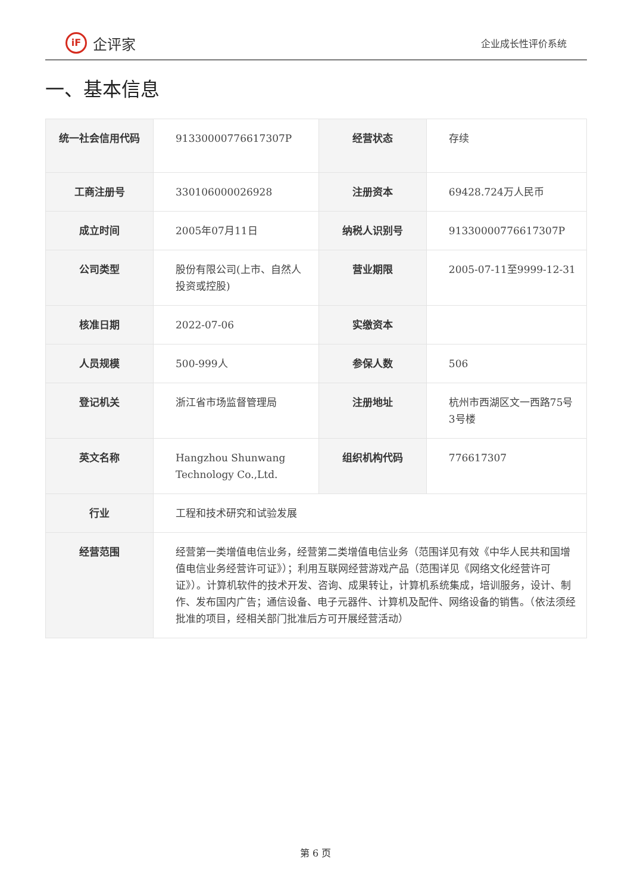iF
企评家
企业成长性评价系统
一、基本信息
| 统一社会信用代码 | 91330000776617307P | 经营状态 | 存续 |
| 工商注册号 | 330106000026928 | 注册资本 | 69428.724万人民币 |
| 成立时间 | 2005年07月11日 | 纳税人识别号 | 91330000776617307P |
| 公司类型 | 股份有限公司(上市、自然人投资或控股) | 营业期限 | 2005-07-11至9999-12-31 |
| 核准日期 | 2022-07-06 | 实缴资本 | |
| 人员规模 | 500-999人 | 参保人数 | 506 |
| 登记机关 | 浙江省市场监督管理局 | 注册地址 | 杭州市西湖区文一西路75号3号楼 |
| 英文名称 | Hangzhou Shunwang Technology Co.,Ltd. | 组织机构代码 | 776617307 |
| 行业 | 工程和技术研究和试验发展 | | |
| 经营范围 | 经营第一类增值电信业务，经营第二类增值电信业务（范围详见有效《中华人民共和国增值电信业务经营许可证》）；利用互联网经营游戏产品（范围详见《网络文化经营许可证》）。计算机软件的技术开发、咨询、成果转让，计算机系统集成，培训服务，设计、制作、发布国内广告；通信设备、电子元器件、计算机及配件、网络设备的销售。（依法须经批准的项目，经相关部门批准后方可开展经营活动） | | |
第 6 页